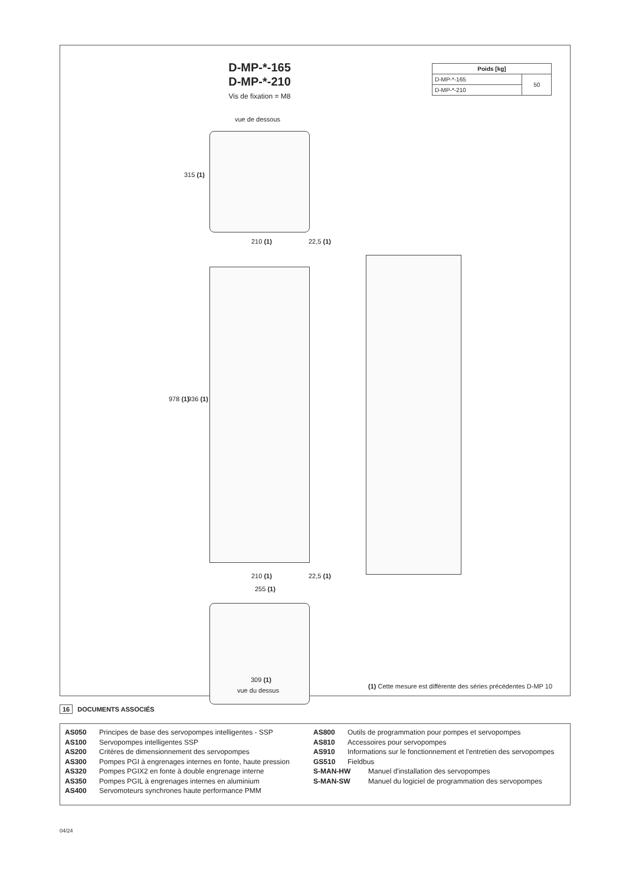D-MP-*-165
D-MP-*-210
Vis de fixation = M8
| Poids [kg] | |
| --- | --- |
| D-MP-*-165 | 50 |
| D-MP-*-210 | |
vue de dessous
315 (1)
210 (1) 22,5 (1)
978 (1) 936 (1)
210 (1) 22,5 (1)
255 (1)
309 (1)
vue du dessus
(1) Cette mesure est différente des séries précédentes D-MP 10
16 DOCUMENTS ASSOCIÉS
AS050 Principes de base des servopompes intelligentes - SSP
AS100 Servopompes intelligentes SSP
AS200 Critères de dimensionnement des servopompes
AS300 Pompes PGI à engrenages internes en fonte, haute pression
AS320 Pompes PGIX2 en fonte à double engrenage interne
AS350 Pompes PGIL à engrenages internes en aluminium
AS400 Servomoteurs synchrones haute performance PMM
AS800 Outils de programmation pour pompes et servopompes
AS810 Accessoires pour servopompes
AS910 Informations sur le fonctionnement et l'entretien des servopompes
GS510 Fieldbus
S-MAN-HW Manuel d'installation des servopompes
S-MAN-SW Manuel du logiciel de programmation des servopompes
04/24